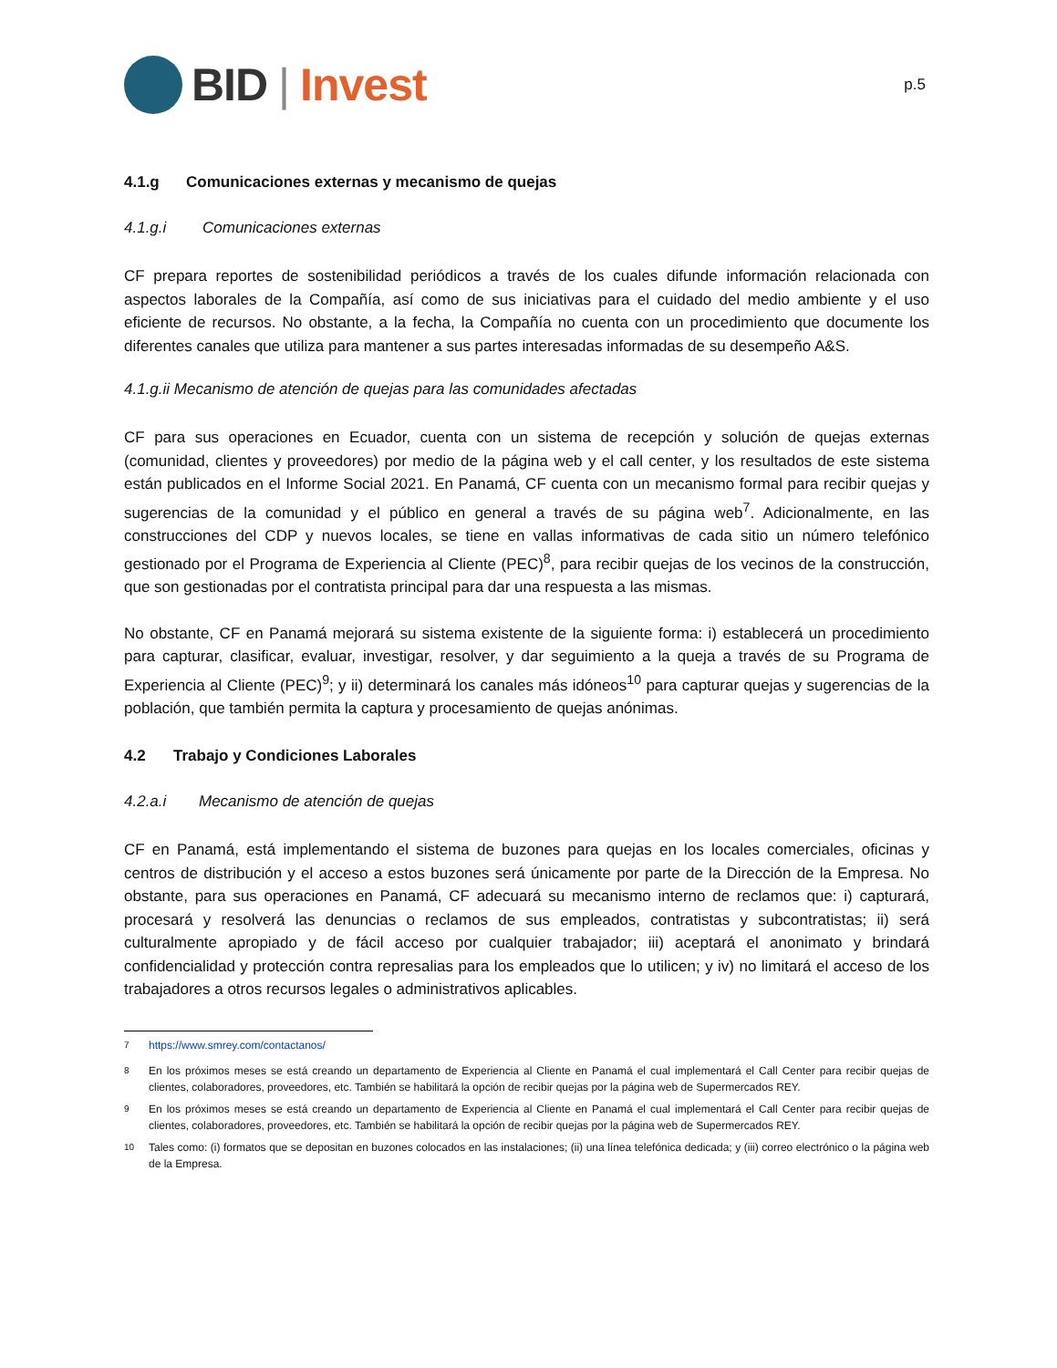BID | Invest
p.5
4.1.g Comunicaciones externas y mecanismo de quejas
4.1.g.i Comunicaciones externas
CF prepara reportes de sostenibilidad periódicos a través de los cuales difunde información relacionada con aspectos laborales de la Compañía, así como de sus iniciativas para el cuidado del medio ambiente y el uso eficiente de recursos. No obstante, a la fecha, la Compañía no cuenta con un procedimiento que documente los diferentes canales que utiliza para mantener a sus partes interesadas informadas de su desempeño A&S.
4.1.g.ii Mecanismo de atención de quejas para las comunidades afectadas
CF para sus operaciones en Ecuador, cuenta con un sistema de recepción y solución de quejas externas (comunidad, clientes y proveedores) por medio de la página web y el call center, y los resultados de este sistema están publicados en el Informe Social 2021. En Panamá, CF cuenta con un mecanismo formal para recibir quejas y sugerencias de la comunidad y el público en general a través de su página web<sup>7</sup>. Adicionalmente, en las construcciones del CDP y nuevos locales, se tiene en vallas informativas de cada sitio un número telefónico gestionado por el Programa de Experiencia al Cliente (PEC)<sup>8</sup>, para recibir quejas de los vecinos de la construcción, que son gestionadas por el contratista principal para dar una respuesta a las mismas.
No obstante, CF en Panamá mejorará su sistema existente de la siguiente forma: i) establecerá un procedimiento para capturar, clasificar, evaluar, investigar, resolver, y dar seguimiento a la queja a través de su Programa de Experiencia al Cliente (PEC)<sup>9</sup>; y ii) determinará los canales más idóneos<sup>10</sup> para capturar quejas y sugerencias de la población, que también permita la captura y procesamiento de quejas anónimas.
4.2 Trabajo y Condiciones Laborales
4.2.a.i Mecanismo de atención de quejas
CF en Panamá, está implementando el sistema de buzones para quejas en los locales comerciales, oficinas y centros de distribución y el acceso a estos buzones será únicamente por parte de la Dirección de la Empresa. No obstante, para sus operaciones en Panamá, CF adecuará su mecanismo interno de reclamos que: i) capturará, procesará y resolverá las denuncias o reclamos de sus empleados, contratistas y subcontratistas; ii) será culturalmente apropiado y de fácil acceso por cualquier trabajador; iii) aceptará el anonimato y brindará confidencialidad y protección contra represalias para los empleados que lo utilicen; y iv) no limitará el acceso de los trabajadores a otros recursos legales o administrativos aplicables.
<sup>7</sup> https://www.smrey.com/contactanos/
<sup>8</sup> En los próximos meses se está creando un departamento de Experiencia al Cliente en Panamá el cual implementará el Call Center para recibir quejas de clientes, colaboradores, proveedores, etc. También se habilitará la opción de recibir quejas por la página web de Supermercados REY.
<sup>9</sup> En los próximos meses se está creando un departamento de Experiencia al Cliente en Panamá el cual implementará el Call Center para recibir quejas de clientes, colaboradores, proveedores, etc. También se habilitará la opción de recibir quejas por la página web de Supermercados REY.
<sup>10</sup> Tales como: (i) formatos que se depositan en buzones colocados en las instalaciones; (ii) una línea telefónica dedicada; y (iii) correo electrónico o la página web de la Empresa.